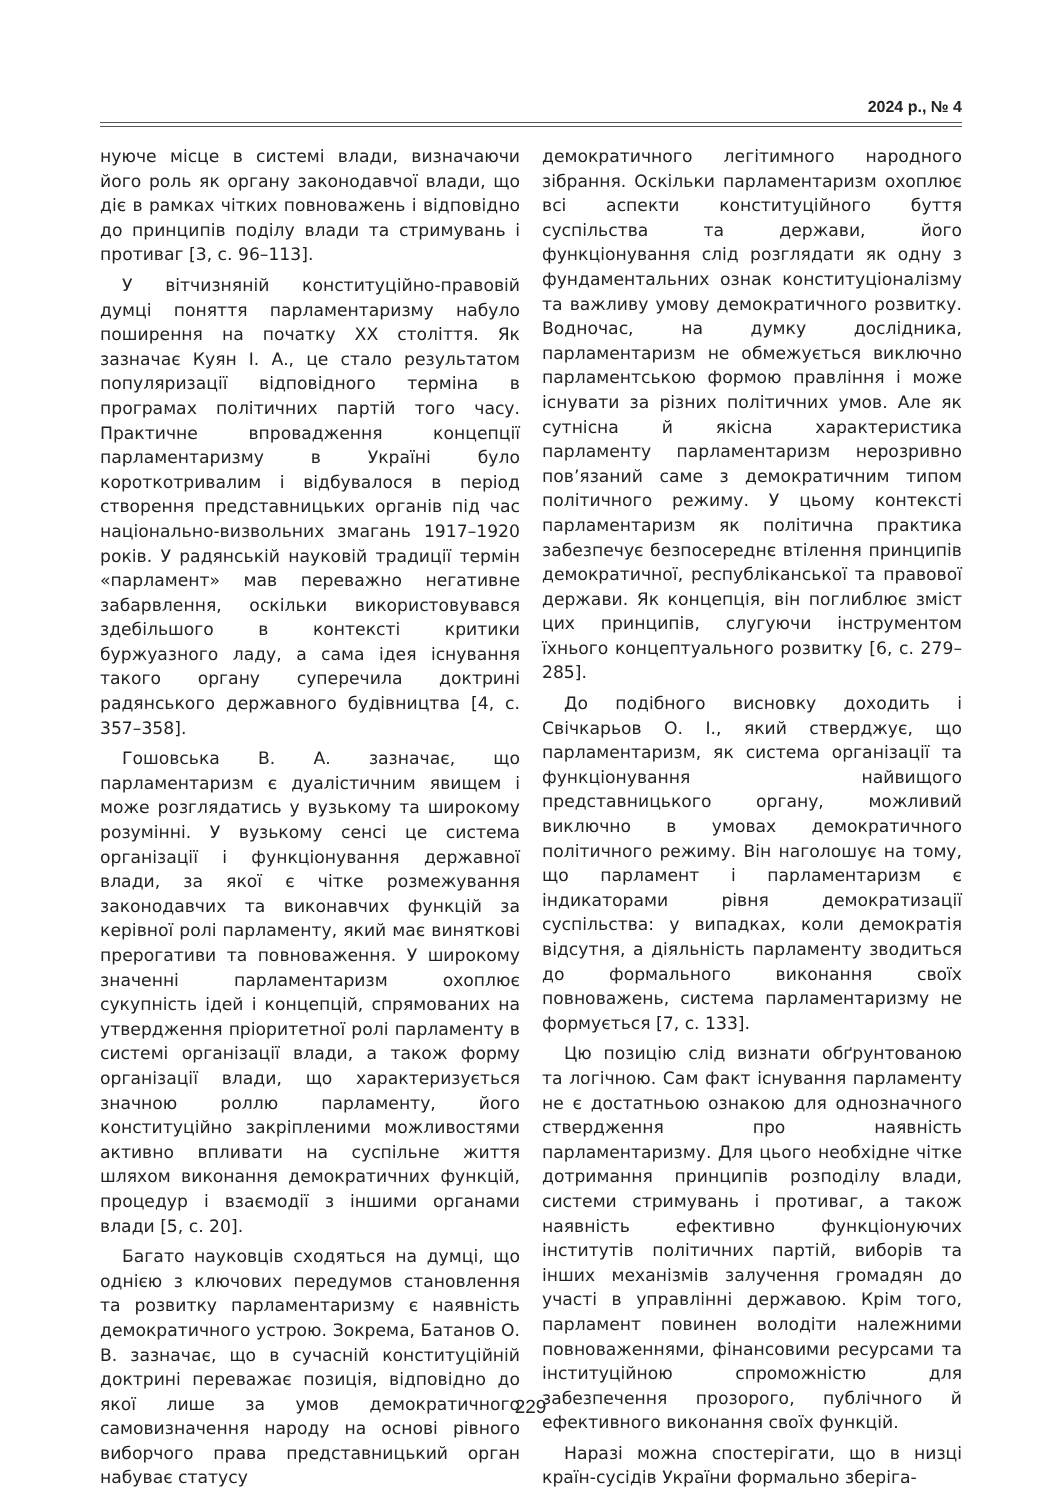2024 р., № 4
нуюче місце в системі влади, визначаючи його роль як органу законодавчої влади, що діє в рамках чітких повноважень і відповідно до принципів поділу влади та стримувань і противаг [3, с. 96–113].
У вітчизняній конституційно-правовій думці поняття парламентаризму набуло поширення на початку ХХ століття. Як зазначає Куян І. А., це стало результатом популяризації відповідного терміна в програмах політичних партій того часу. Практичне впровадження концепції парламентаризму в Україні було короткотривалим і відбувалося в період створення представницьких органів під час національно-визвольних змагань 1917–1920 років. У радянській науковій традиції термін «парламент» мав переважно негативне забарвлення, оскільки використовувався здебільшого в контексті критики буржуазного ладу, а сама ідея існування такого органу суперечила доктрині радянського державного будівництва [4, с. 357–358].
Гошовська В. А. зазначає, що парламентаризм є дуалістичним явищем і може розглядатись у вузькому та широкому розумінні. У вузькому сенсі це система організації і функціонування державної влади, за якої є чітке розмежування законодавчих та виконавчих функцій за керівної ролі парламенту, який має виняткові прерогативи та повноваження. У широкому значенні парламентаризм охоплює сукупність ідей і концепцій, спрямованих на утвердження пріоритетної ролі парламенту в системі організації влади, а також форму організації влади, що характеризується значною роллю парламенту, його конституційно закріпленими можливостями активно впливати на суспільне життя шляхом виконання демократичних функцій, процедур і взаємодії з іншими органами влади [5, с. 20].
Багато науковців сходяться на думці, що однією з ключових передумов становлення та розвитку парламентаризму є наявність демократичного устрою. Зокрема, Батанов О. В. зазначає, що в сучасній конституційній доктрині переважає позиція, відповідно до якої лише за умов демократичного самовизначення народу на основі рівного виборчого права представницький орган набуває статусу
демократичного легітимного народного зібрання. Оскільки парламентаризм охоплює всі аспекти конституційного буття суспільства та держави, його функціонування слід розглядати як одну з фундаментальних ознак конституціоналізму та важливу умову демократичного розвитку. Водночас, на думку дослідника, парламентаризм не обмежується виключно парламентською формою правління і може існувати за різних політичних умов. Але як сутнісна й якісна характеристика парламенту парламентаризм нерозривно пов’язаний саме з демократичним типом політичного режиму. У цьому контексті парламентаризм як політична практика забезпечує безпосереднє втілення принципів демократичної, республіканської та правової держави. Як концепція, він поглиблює зміст цих принципів, слугуючи інструментом їхнього концептуального розвитку [6, с. 279–285].
До подібного висновку доходить і Свічкарьов О. І., який стверджує, що парламентаризм, як система організації та функціонування найвищого представницького органу, можливий виключно в умовах демократичного політичного режиму. Він наголошує на тому, що парламент і парламентаризм є індикаторами рівня демократизації суспільства: у випадках, коли демократія відсутня, а діяльність парламенту зводиться до формального виконання своїх повноважень, система парламентаризму не формується [7, с. 133].
Цю позицію слід визнати обґрунтованою та логічною. Сам факт існування парламенту не є достатньою ознакою для однозначного ствердження про наявність парламентаризму. Для цього необхідне чітке дотримання принципів розподілу влади, системи стримувань і противаг, а також наявність ефективно функціонуючих інститутів політичних партій, виборів та інших механізмів залучення громадян до участі в управлінні державою. Крім того, парламент повинен володіти належними повноваженнями, фінансовими ресурсами та інституційною спроможністю для забезпечення прозорого, публічного й ефективного виконання своїх функцій.
Наразі можна спостерігати, що в низці країн-сусідів України формально зберіга-
229